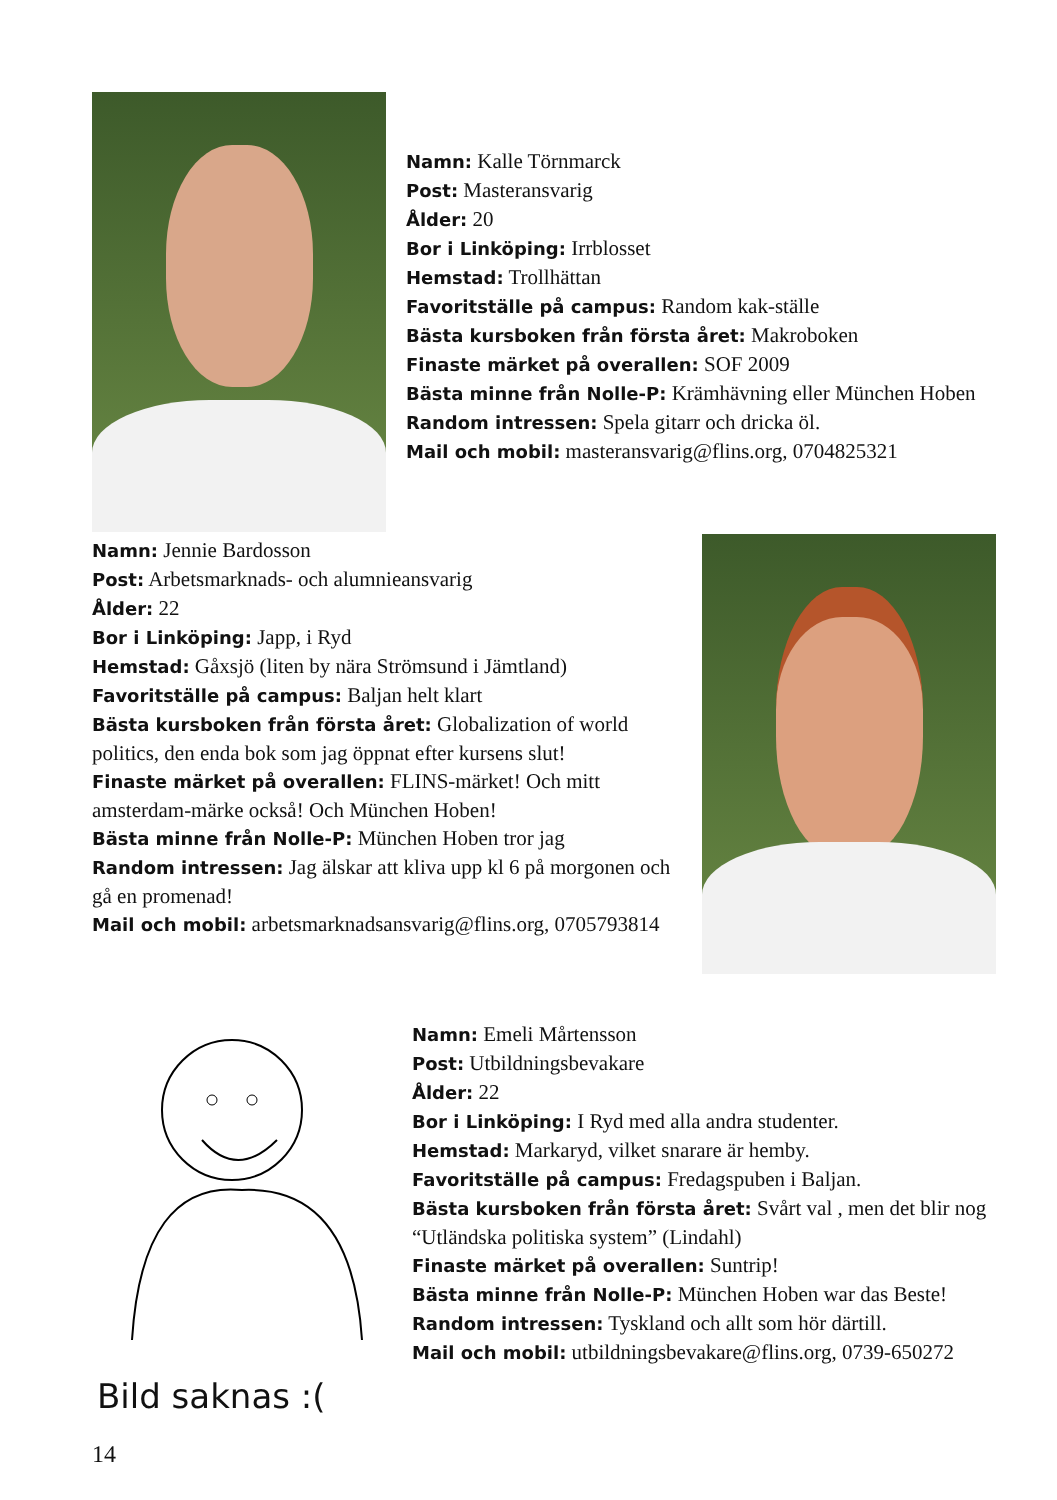Namn: Kalle Törnmarck
Post: Masteransvarig
Ålder: 20
Bor i Linköping: Irrblosset
Hemstad: Trollhättan
Favoritställe på campus: Random kak-ställe
Bästa kursboken från första året: Makroboken
Finaste märket på overallen: SOF 2009
Bästa minne från Nolle-P: Krämhävning eller München Hoben
Random intressen: Spela gitarr och dricka öl.
Mail och mobil: masteransvarig@flins.org, 0704825321
Namn: Jennie Bardosson
Post: Arbetsmarknads- och alumnieansvarig
Ålder: 22
Bor i Linköping: Japp, i Ryd
Hemstad: Gåxsjö (liten by nära Strömsund i Jämtland)
Favoritställe på campus: Baljan helt klart
Bästa kursboken från första året: Globalization of world politics, den enda bok som jag öppnat efter kursens slut!
Finaste märket på overallen: FLINS-märket! Och mitt amsterdam-märke också! Och München Hoben!
Bästa minne från Nolle-P: München Hoben tror jag
Random intressen: Jag älskar att kliva upp kl 6 på morgonen och gå en promenad!
Mail och mobil: arbetsmarknadsansvarig@flins.org, 0705793814
Bild saknas :(
Namn: Emeli Mårtensson
Post: Utbildningsbevakare
Ålder: 22
Bor i Linköping: I Ryd med alla andra studenter.
Hemstad: Markaryd, vilket snarare är hemby.
Favoritställe på campus: Fredagspuben i Baljan.
Bästa kursboken från första året: Svårt val , men det blir nog “Utländska politiska system” (Lindahl)
Finaste märket på overallen: Suntrip!
Bästa minne från Nolle-P: München Hoben war das Beste!
Random intressen: Tyskland och allt som hör därtill.
Mail och mobil: utbildningsbevakare@flins.org, 0739-650272
14